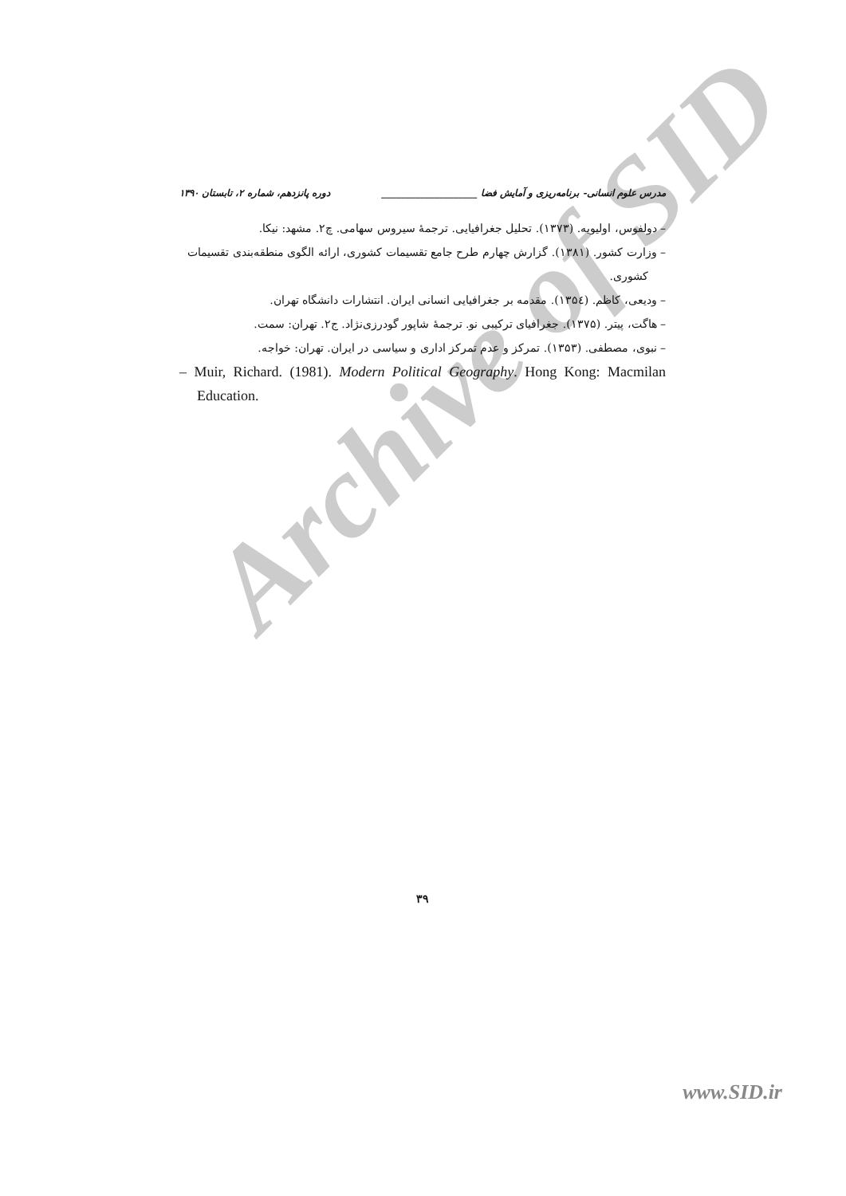Archive of SID
مدرس علوم انسانی- برنامه‌ریزی و آمایش فضا ____________________ دوره پانزدهم، شماره ۲، تابستان ۱۳۹۰
– دولفوس، اولیویه. (۱۳۷۳). تحلیل جغرافیایی. ترجمهٔ سیروس سهامی. چ۲. مشهد: نیکا.
– وزارت کشور. (۱۳۸۱). گزارش چهارم طرح جامع تقسیمات کشوری، ارائه الگوی منطقه‌بندی تقسیمات کشوری.
– ودیعی، کاظم. (۱۳۵٤). مقدمه بر جغرافیایی انسانی ایران. انتشارات دانشگاه تهران.
– هاگت، پیتر. (۱۳۷۵). جغرافیای ترکیبی نو. ترجمهٔ شاپور گودرزی‌نژاد. ج۲. تهران: سمت.
– نبوی، مصطفی. (۱۳۵۳). تمرکز و عدم تمرکز اداری و سیاسی در ایران. تهران: خواجه.
– Muir, Richard. (1981). Modern Political Geography. Hong Kong: Macmilan Education.
۳۹
www.SID.ir